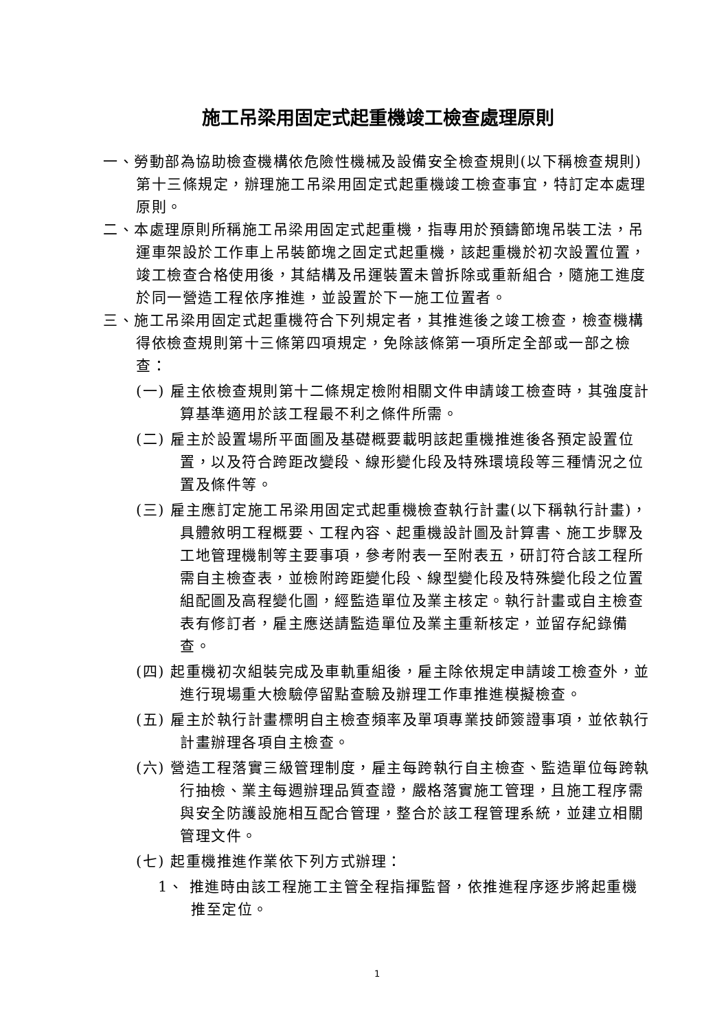施工吊梁用固定式起重機竣工檢查處理原則
一、勞動部為協助檢查機構依危險性機械及設備安全檢查規則(以下稱檢查規則)第十三條規定，辦理施工吊梁用固定式起重機竣工檢查事宜，特訂定本處理原則。
二、本處理原則所稱施工吊梁用固定式起重機，指專用於預鑄節塊吊裝工法，吊運車架設於工作車上吊裝節塊之固定式起重機，該起重機於初次設置位置，竣工檢查合格使用後，其結構及吊運裝置未曾拆除或重新組合，隨施工進度於同一營造工程依序推進，並設置於下一施工位置者。
三、施工吊梁用固定式起重機符合下列規定者，其推進後之竣工檢查，檢查機構得依檢查規則第十三條第四項規定，免除該條第一項所定全部或一部之檢查：
(一) 雇主依檢查規則第十二條規定檢附相關文件申請竣工檢查時，其強度計算基準適用於該工程最不利之條件所需。
(二) 雇主於設置場所平面圖及基礎概要載明該起重機推進後各預定設置位置，以及符合跨距改變段、線形變化段及特殊環境段等三種情況之位置及條件等。
(三) 雇主應訂定施工吊梁用固定式起重機檢查執行計畫(以下稱執行計畫)，具體敘明工程概要、工程內容、起重機設計圖及計算書、施工步驟及工地管理機制等主要事項，參考附表一至附表五，研訂符合該工程所需自主檢查表，並檢附跨距變化段、線型變化段及特殊變化段之位置組配圖及高程變化圖，經監造單位及業主核定。執行計畫或自主檢查表有修訂者，雇主應送請監造單位及業主重新核定，並留存紀錄備查。
(四) 起重機初次組裝完成及車軌重組後，雇主除依規定申請竣工檢查外，並進行現場重大檢驗停留點查驗及辦理工作車推進模擬檢查。
(五) 雇主於執行計畫標明自主檢查頻率及單項專業技師簽證事項，並依執行計畫辦理各項自主檢查。
(六) 營造工程落實三級管理制度，雇主每跨執行自主檢查、監造單位每跨執行抽檢、業主每週辦理品質查證，嚴格落實施工管理，且施工程序需與安全防護設施相互配合管理，整合於該工程管理系統，並建立相關管理文件。
(七) 起重機推進作業依下列方式辦理：
1、 推進時由該工程施工主管全程指揮監督，依推進程序逐步將起重機推至定位。
1